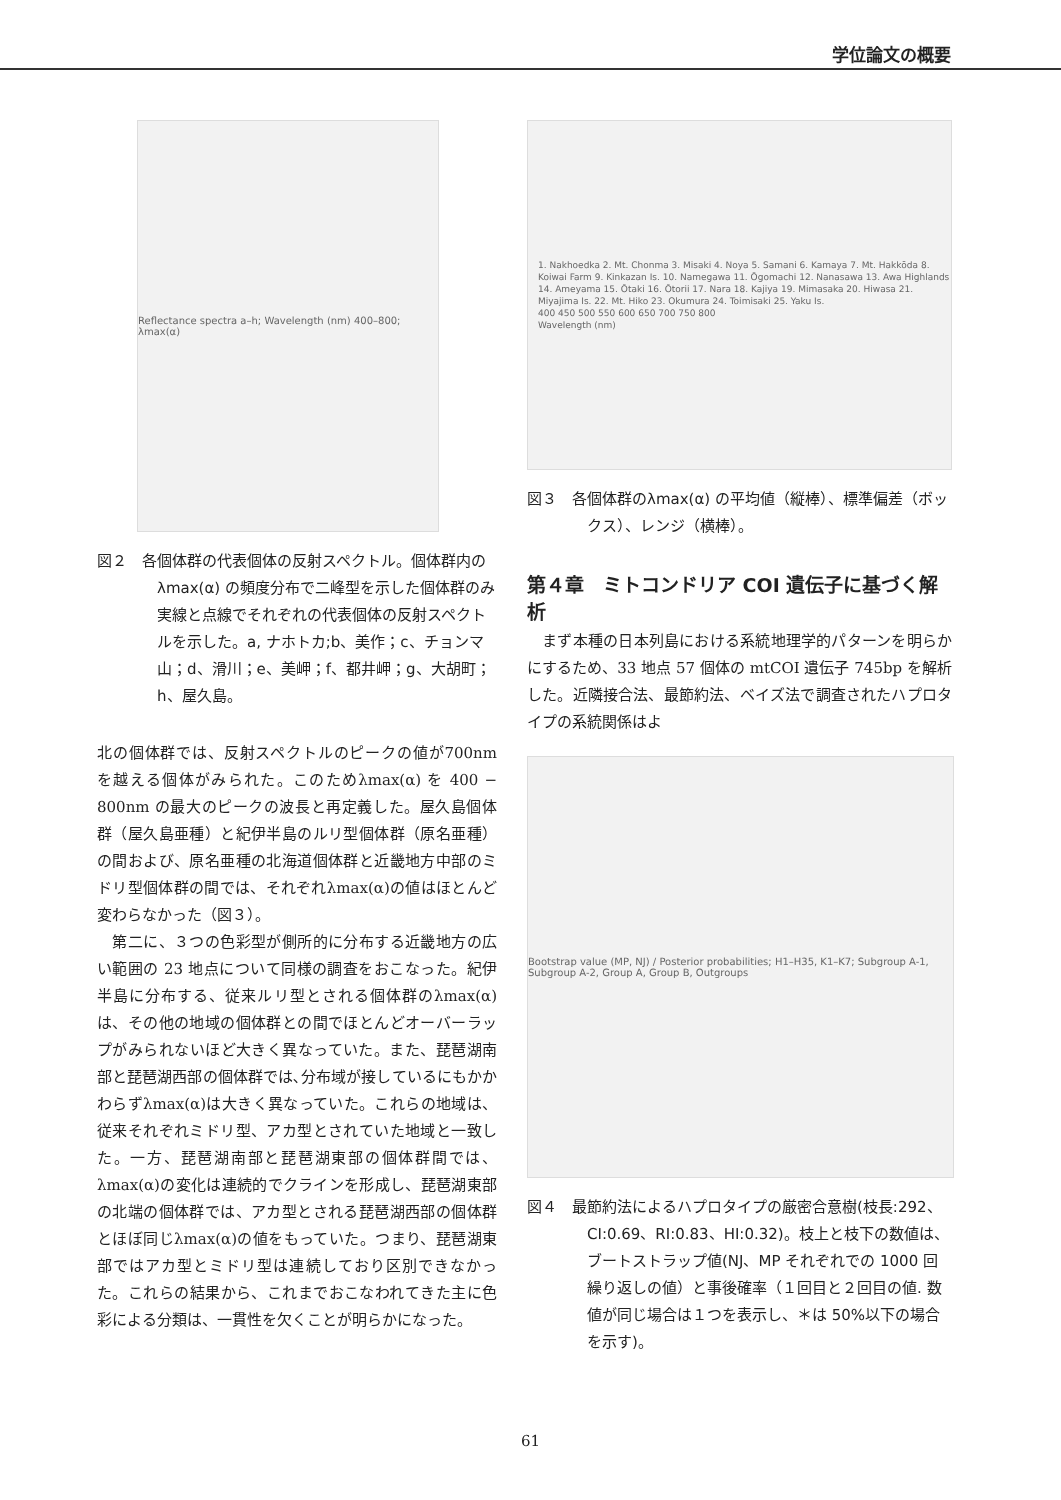学位論文の概要
Reflectance spectra a–h; Wavelength (nm) 400–800; λmax(α)
図２　各個体群の代表個体の反射スペクトル。個体群内のλmax(α) の頻度分布で二峰型を示した個体群のみ実線と点線でそれぞれの代表個体の反射スペクトルを示した。a, ナホトカ;b、美作；c、チョンマ山；d、滑川；e、美岬；f、都井岬；g、大胡町；h、屋久島。
北の個体群では、反射スペクトルのピークの値が700nm を越える個体がみられた。このためλmax(α) を 400 − 800nm の最大のピークの波長と再定義した。屋久島個体群（屋久島亜種）と紀伊半島のルリ型個体群（原名亜種）の間および、原名亜種の北海道個体群と近畿地方中部のミドリ型個体群の間では、それぞれλmax(α)の値はほとんど変わらなかった（図３）。
　第二に、３つの色彩型が側所的に分布する近畿地方の広い範囲の 23 地点について同様の調査をおこなった。紀伊半島に分布する、従来ルリ型とされる個体群のλmax(α)は、その他の地域の個体群との間でほとんどオーバーラップがみられないほど大きく異なっていた。また、琵琶湖南部と琵琶湖西部の個体群では､分布域が接しているにもかかわらずλmax(α)は大きく異なっていた。これらの地域は、従来それぞれミドリ型、アカ型とされていた地域と一致した。一方、琵琶湖南部と琵琶湖東部の個体群間では、 λmax(α)の変化は連続的でクラインを形成し、琵琶湖東部の北端の個体群では、アカ型とされる琵琶湖西部の個体群とほぼ同じλmax(α)の値をもっていた。つまり、琵琶湖東部ではアカ型とミドリ型は連続しており区別できなかった。これらの結果から、これまでおこなわれてきた主に色彩による分類は、一貫性を欠くことが明らかになった。
1. Nakhoedka 2. Mt. Chonma 3. Misaki 4. Noya 5. Samani 6. Kamaya 7. Mt. Hakkōda 8. Koiwai Farm 9. Kinkazan Is. 10. Namegawa 11. Ōgomachi 12. Nanasawa 13. Awa Highlands 14. Ameyama 15. Ōtaki 16. Ōtorii 17. Nara 18. Kajiya 19. Mimasaka 20. Hiwasa 21. Miyajima Is. 22. Mt. Hiko 23. Okumura 24. Toimisaki 25. Yaku Is.
400 450 500 550 600 650 700 750 800
Wavelength (nm)
図３　各個体群のλmax(α) の平均値（縦棒）、標準偏差（ボックス）、レンジ（横棒）。
第４章　ミトコンドリア COI 遺伝子に基づく解析
　まず本種の日本列島における系統地理学的パターンを明らかにするため、33 地点 57 個体の mtCOI 遺伝子 745bp を解析した。近隣接合法、最節約法、ベイズ法で調査されたハプロタイプの系統関係はよ
Bootstrap value (MP, NJ) / Posterior probabilities; H1–H35, K1–K7; Subgroup A-1, Subgroup A-2, Group A, Group B, Outgroups
図４　最節約法によるハプロタイプの厳密合意樹(枝長:292、CI:0.69、RI:0.83、HI:0.32)。枝上と枝下の数値は、ブートストラップ値(NJ、MP それぞれでの 1000 回繰り返しの値）と事後確率（１回目と２回目の値. 数値が同じ場合は１つを表示し、＊は 50%以下の場合を示す)。
61